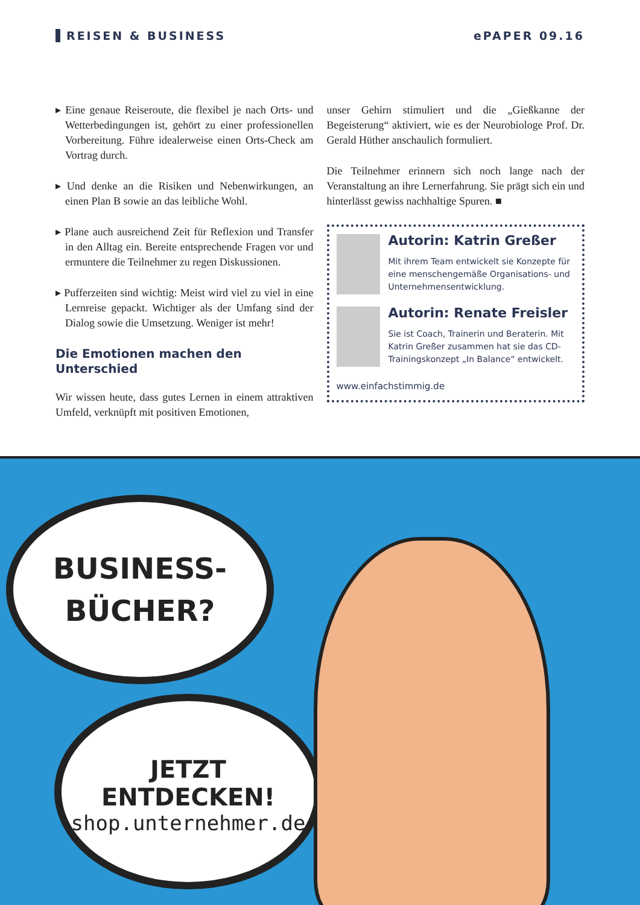REISEN & BUSINESS ePAPER 09.16
▸ Eine genaue Reiseroute, die flexibel je nach Orts- und Wetterbedingungen ist, gehört zu einer professionellen Vorbereitung. Führe idealerweise einen Orts-Check am Vortrag durch.
▸ Und denke an die Risiken und Nebenwirkungen, an einen Plan B sowie an das leibliche Wohl.
▸ Plane auch ausreichend Zeit für Reflexion und Transfer in den Alltag ein. Bereite entsprechende Fragen vor und ermuntere die Teilnehmer zu regen Diskussionen.
▸ Pufferzeiten sind wichtig: Meist wird viel zu viel in eine Lernreise gepackt. Wichtiger als der Umfang sind der Dialog sowie die Umsetzung. Weniger ist mehr!
Die Emotionen machen den Unterschied
Wir wissen heute, dass gutes Lernen in einem attraktiven Umfeld, verknüpft mit positiven Emotionen,
unser Gehirn stimuliert und die „Gießkanne der Begeisterung“ aktiviert, wie es der Neurobiologe Prof. Dr. Gerald Hüther anschaulich formuliert.
Die Teilnehmer erinnern sich noch lange nach der Veranstaltung an ihre Lernerfahrung. Sie prägt sich ein und hinterlässt gewiss nachhaltige Spuren. ■
Autorin: Katrin Greßer
Mit ihrem Team entwickelt sie Konzepte für eine menschengemäße Organisations- und Unternehmensentwicklung.
Autorin: Renate Freisler
Sie ist Coach, Trainerin und Beraterin. Mit Katrin Greßer zusammen hat sie das CD-Trainingskonzept „In Balance“ entwickelt.
www.einfachstimmig.de
BUSINESS-
BÜCHER?
JETZT ENTDECKEN!
shop.unternehmer.de